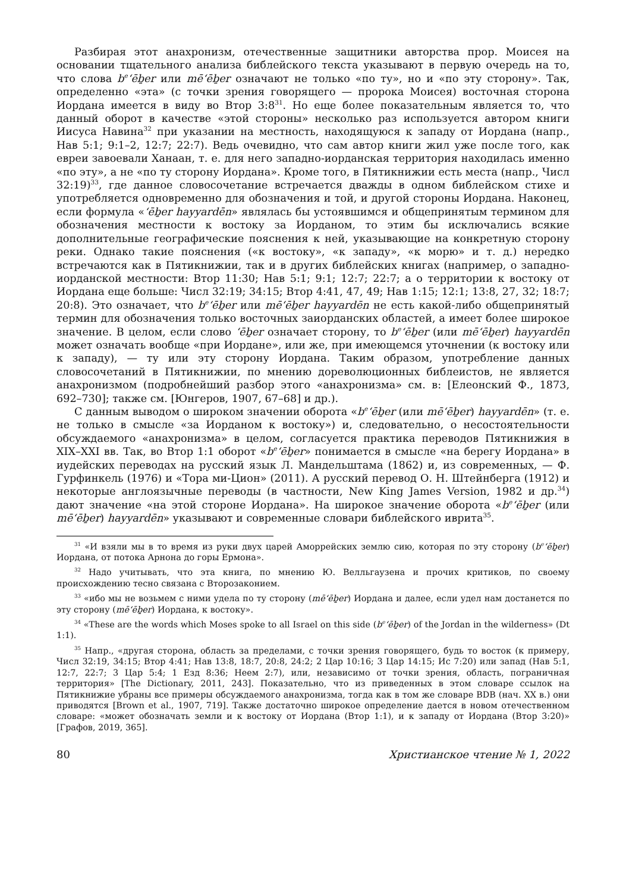Разбирая этот анахронизм, отечественные защитники авторства прор. Моисея на основании тщательного анализа библейского текста указывают в первую очередь на то, что слова b<sup>e</sup>ʻēḇer или mēʻēḇer означают не только «по ту», но и «по эту сторону». Так, определенно «эта» (с точки зрения говорящего — пророка Моисея) восточная сторона Иордана имеется в виду во Втор 3:8<sup>31</sup>. Но еще более показательным является то, что данный оборот в качестве «этой стороны» несколько раз используется автором книги Иисуса Навина<sup>32</sup> при указании на местность, находящуюся к западу от Иордана (напр., Нав 5:1; 9:1–2, 12:7; 22:7). Ведь очевидно, что сам автор книги жил уже после того, как евреи завоевали Ханаан, т. е. для него западно-иорданская территория находилась именно «по эту», а не «по ту сторону Иордана». Кроме того, в Пятикнижии есть места (напр., Числ 32:19)<sup>33</sup>, где данное словосочетание встречается дважды в одном библейском стихе и употребляется одновременно для обозначения и той, и другой стороны Иордана. Наконец, если формула «ʻēḇer hayyardēn» являлась бы устоявшимся и общепринятым термином для обозначения местности к востоку за Иорданом, то этим бы исключались всякие дополнительные географические пояснения к ней, указывающие на конкретную сторону реки. Однако такие пояснения («к востоку», «к западу», «к морю» и т. д.) нередко встречаются как в Пятикнижии, так и в других библейских книгах (например, о западно-иорданской местности: Втор 11:30; Нав 5:1; 9:1; 12:7; 22:7; а о территории к востоку от Иордана еще больше: Числ 32:19; 34:15; Втор 4:41, 47, 49; Нав 1:15; 12:1; 13:8, 27, 32; 18:7; 20:8). Это означает, что b<sup>e</sup>ʻēḇer или mēʻēḇer hayyardēn не есть какой-либо общепринятый термин для обозначения только восточных заиорданских областей, а имеет более широкое значение. В целом, если слово ʻēḇer означает сторону, то b<sup>e</sup>ʻēḇer (или mēʻēḇer) hayyardēn может означать вообще «при Иордане», или же, при имеющемся уточнении (к востоку или к западу), — ту или эту сторону Иордана. Таким образом, употребление данных словосочетаний в Пятикнижии, по мнению дореволюционных библеистов, не является анахронизмом (подробнейший разбор этого «анахронизма» см. в: [Елеонский Ф., 1873, 692–730]; также см. [Юнгеров, 1907, 67–68] и др.).
С данным выводом о широком значении оборота «b<sup>e</sup>ʻēḇer (или mēʻēḇer) hayyardēn» (т. е. не только в смысле «за Иорданом к востоку») и, следовательно, о несостоятельности обсуждаемого «анахронизма» в целом, согласуется практика переводов Пятикнижия в XIX–XXI вв. Так, во Втор 1:1 оборот «b<sup>e</sup>ʻēḇer» понимается в смысле «на берегу Иордана» в иудейских переводах на русский язык Л. Мандельштама (1862) и, из современных, — Ф. Гурфинкель (1976) и «Тора ми-Цион» (2011). А русский перевод О. Н. Штейнберга (1912) и некоторые англоязычные переводы (в частности, New King James Version, 1982 и др.<sup>34</sup>) дают значение «на этой стороне Иордана». На широкое значение оборота «b<sup>e</sup>ʻēḇer (или mēʻēḇer) hayyardēn» указывают и современные словари библейского иврита<sup>35</sup>.
<sup>31</sup> «И взяли мы в то время из руки двух царей Аморрейских землю сию, которая по эту сторону (b<sup>e</sup>ʻēḇer) Иордана, от потока Арнона до горы Ермона».
<sup>32</sup> Надо учитывать, что эта книга, по мнению Ю. Велльгаузена и прочих критиков, по своему происхождению тесно связана с Второзаконием.
<sup>33</sup> «ибо мы не возьмем с ними удела по ту сторону (mēʻēḇer) Иордана и далее, если удел нам достанется по эту сторону (mēʻēḇer) Иордана, к востоку».
<sup>34</sup> «These are the words which Moses spoke to all Israel on this side (b<sup>e</sup>ʻēḇer) of the Jordan in the wilderness» (Dt 1:1).
<sup>35</sup> Напр., «другая сторона, область за пределами, с точки зрения говорящего, будь то восток (к примеру, Числ 32:19, 34:15; Втор 4:41; Нав 13:8, 18:7, 20:8, 24:2; 2 Цар 10:16; 3 Цар 14:15; Ис 7:20) или запад (Нав 5:1, 12:7, 22:7; 3 Цар 5:4; 1 Езд 8:36; Неем 2:7), или, независимо от точки зрения, область, пограничная территория» [The Dictionary, 2011, 243]. Показательно, что из приведенных в этом словаре ссылок на Пятикнижие убраны все примеры обсуждаемого анахронизма, тогда как в том же словаре BDB (нач. XX в.) они приводятся [Brown et al., 1907, 719]. Также достаточно широкое определение дается в новом отечественном словаре: «может обозначать земли и к востоку от Иордана (Втор 1:1), и к западу от Иордана (Втор 3:20)» [Графов, 2019, 365].
80 Христианское чтение № 1, 2022